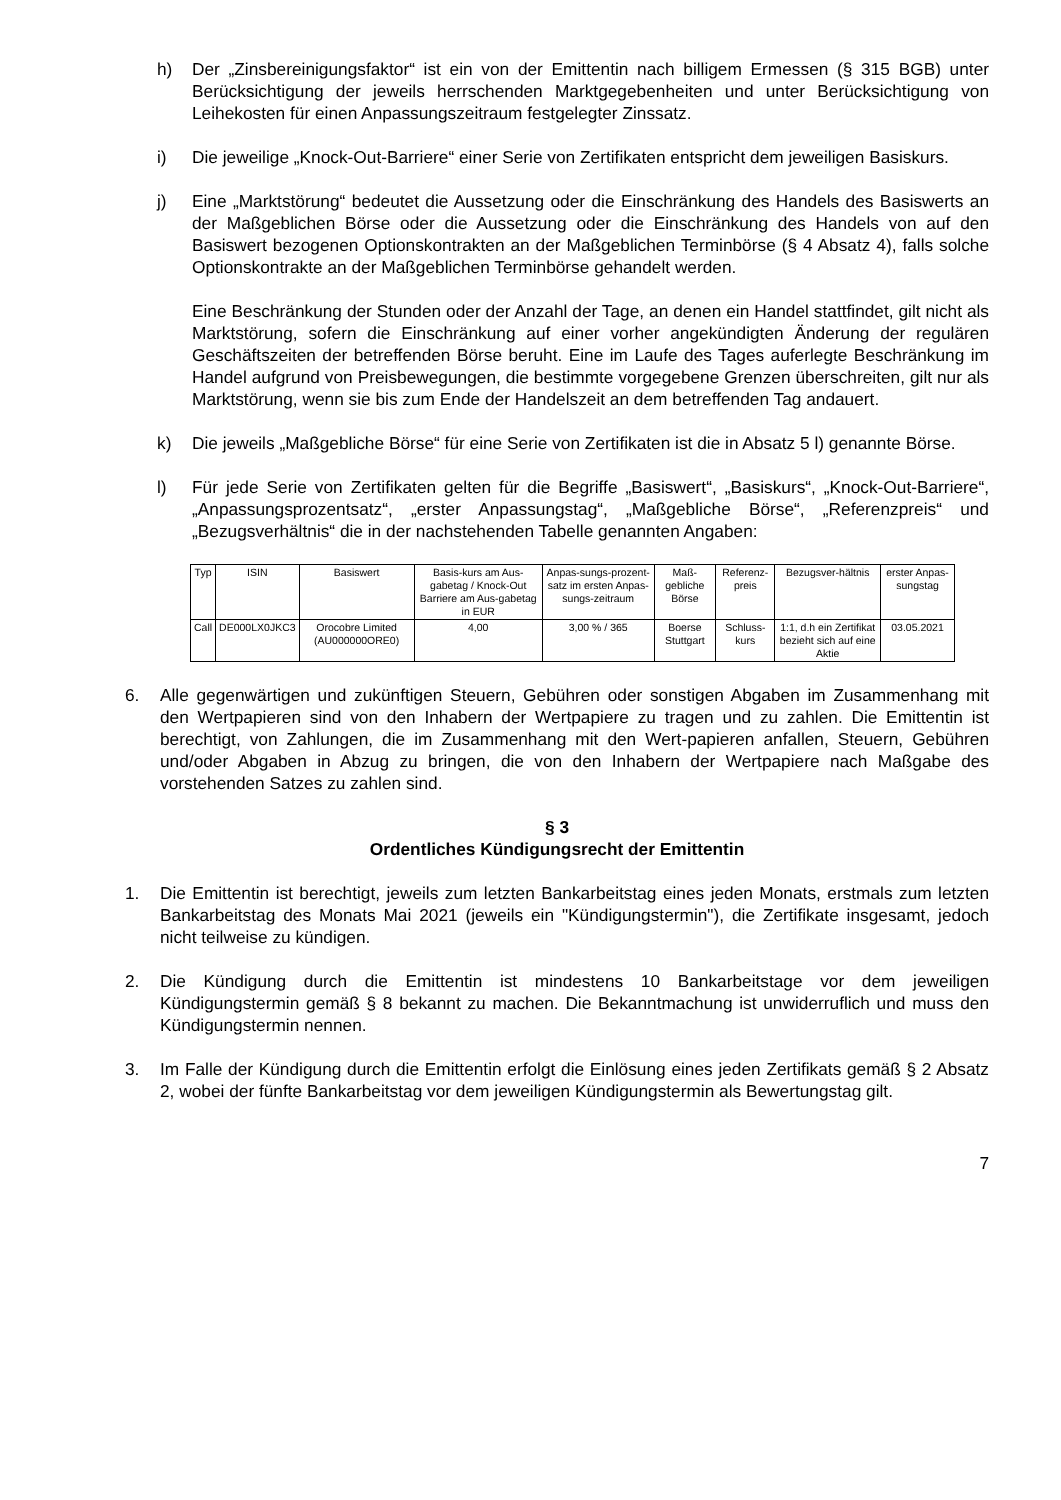h) Der „Zinsbereinigungsfaktor“ ist ein von der Emittentin nach billigem Ermessen (§ 315 BGB) unter Berücksichtigung der jeweils herrschenden Marktgegebenheiten und unter Berücksichtigung von Leihekosten für einen Anpassungszeitraum festgelegter Zinssatz.
i) Die jeweilige „Knock-Out-Barriere“ einer Serie von Zertifikaten entspricht dem jeweiligen Basiskurs.
j) Eine „Marktstörung“ bedeutet die Aussetzung oder die Einschränkung des Handels des Basiswerts an der Maßgeblichen Börse oder die Aussetzung oder die Einschränkung des Handels von auf den Basiswert bezogenen Optionskontrakten an der Maßgeblichen Terminbörse (§ 4 Absatz 4), falls solche Optionskontrakte an der Maßgeblichen Terminbörse gehandelt werden.
Eine Beschränkung der Stunden oder der Anzahl der Tage, an denen ein Handel stattfindet, gilt nicht als Marktstörung, sofern die Einschränkung auf einer vorher angekündigten Änderung der regulären Geschäftszeiten der betreffenden Börse beruht. Eine im Laufe des Tages auferlegte Beschränkung im Handel aufgrund von Preisbewegungen, die bestimmte vorgegebene Grenzen überschreiten, gilt nur als Marktstörung, wenn sie bis zum Ende der Handelszeit an dem betreffenden Tag andauert.
k) Die jeweils „Maßgebliche Börse“ für eine Serie von Zertifikaten ist die in Absatz 5 l) genannte Börse.
l) Für jede Serie von Zertifikaten gelten für die Begriffe „Basiswert“, „Basiskurs“, „Knock-Out-Barriere“, „Anpassungsprozentsatz“, „erster Anpassungstag“, „Maßgebliche Börse“, „Referenzpreis“ und „Bezugsverhältnis“ die in der nachstehenden Tabelle genannten Angaben:
| Typ | ISIN | Basiswert | Basis-kurs am Aus-gabetag / Knock-Out Barriere am Aus-gabetag in EUR | Anpas-sungs-prozent-satz im ersten Anpas-sungs-zeitraum | Maß-gebliche Börse | Referenz-preis | Bezugsver-hältnis | erster Anpas-sungstag |
| Call | DE000LX0JKC3 | Orocobre Limited (AU000000ORE0) | 4,00 | 3,00 % / 365 | Boerse Stuttgart | Schluss-kurs | 1:1, d.h ein Zertifikat bezieht sich auf eine Aktie | 03.05.2021 |
6. Alle gegenwärtigen und zukünftigen Steuern, Gebühren oder sonstigen Abgaben im Zusammenhang mit den Wertpapieren sind von den Inhabern der Wertpapiere zu tragen und zu zahlen. Die Emittentin ist berechtigt, von Zahlungen, die im Zusammenhang mit den Wert-papieren anfallen, Steuern, Gebühren und/oder Abgaben in Abzug zu bringen, die von den Inhabern der Wertpapiere nach Maßgabe des vorstehenden Satzes zu zahlen sind.
§ 3
Ordentliches Kündigungsrecht der Emittentin
1. Die Emittentin ist berechtigt, jeweils zum letzten Bankarbeitstag eines jeden Monats, erstmals zum letzten Bankarbeitstag des Monats Mai 2021 (jeweils ein "Kündigungstermin"), die Zertifikate insgesamt, jedoch nicht teilweise zu kündigen.
2. Die Kündigung durch die Emittentin ist mindestens 10 Bankarbeitstage vor dem jeweiligen Kündigungstermin gemäß § 8 bekannt zu machen. Die Bekanntmachung ist unwiderruflich und muss den Kündigungstermin nennen.
3. Im Falle der Kündigung durch die Emittentin erfolgt die Einlösung eines jeden Zertifikats gemäß § 2 Absatz 2, wobei der fünfte Bankarbeitstag vor dem jeweiligen Kündigungstermin als Bewertungstag gilt.
7